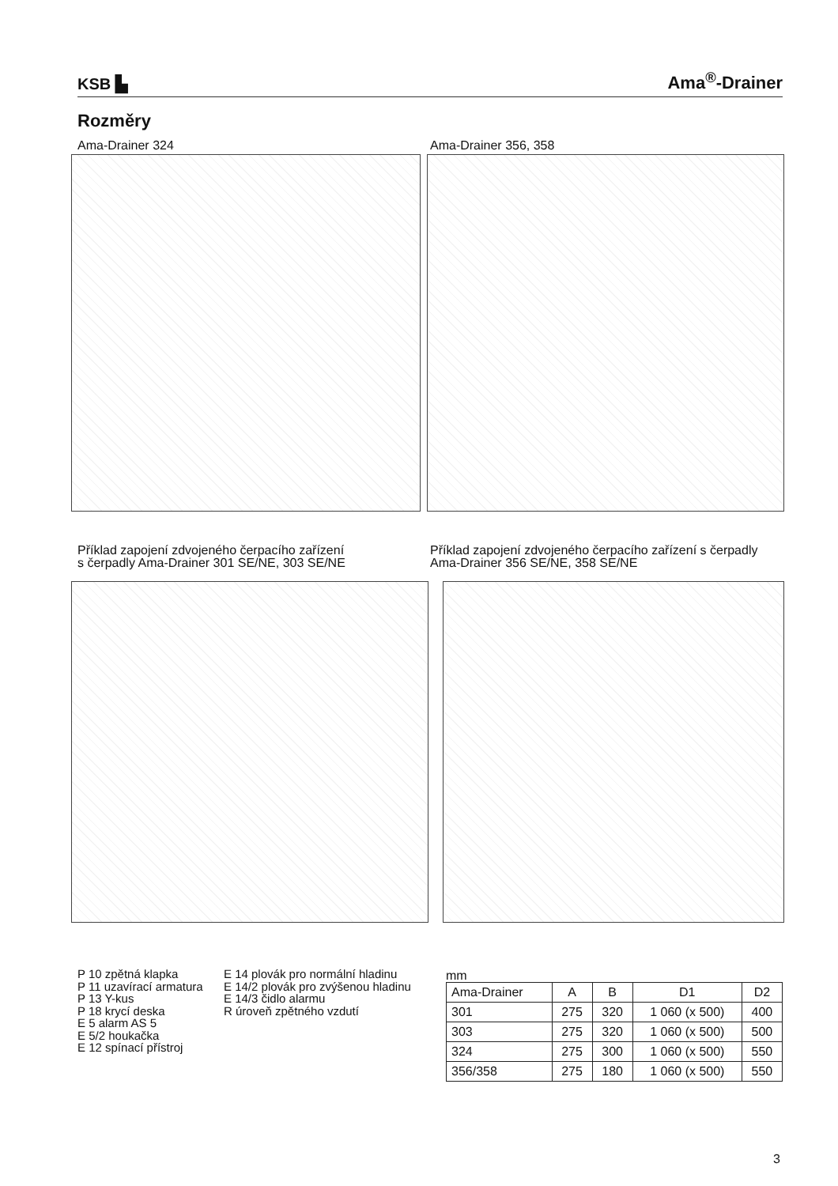KSB ▙
Ama<sup>®</sup>-Drainer
Rozměry
Ama-Drainer 324 Ama-Drainer 356, 358
Příklad zapojení zdvojeného čerpacího zařízení
s čerpadly Ama-Drainer 301 SE/NE, 303 SE/NE
Příklad zapojení zdvojeného čerpacího zařízení s čerpadly Ama-Drainer 356 SE/NE, 358 SE/NE
P 10 zpětná klapka
P 11 uzavírací armatura
P 13 Y-kus
P 18 krycí deska
E 5 alarm AS 5
E 5/2 houkačka
E 12 spínací přístroj
E 14 plovák pro normální hladinu
E 14/2 plovák pro zvýšenou hladinu
E 14/3 čidlo alarmu
R úroveň zpětného vzdutí
mm
| Ama-Drainer | A | B | D1 | D2 |
| --- | --- | --- | --- | --- |
| 301 | 275 | 320 | 1 060 (x 500) | 400 |
| 303 | 275 | 320 | 1 060 (x 500) | 500 |
| 324 | 275 | 300 | 1 060 (x 500) | 550 |
| 356/358 | 275 | 180 | 1 060 (x 500) | 550 |
3